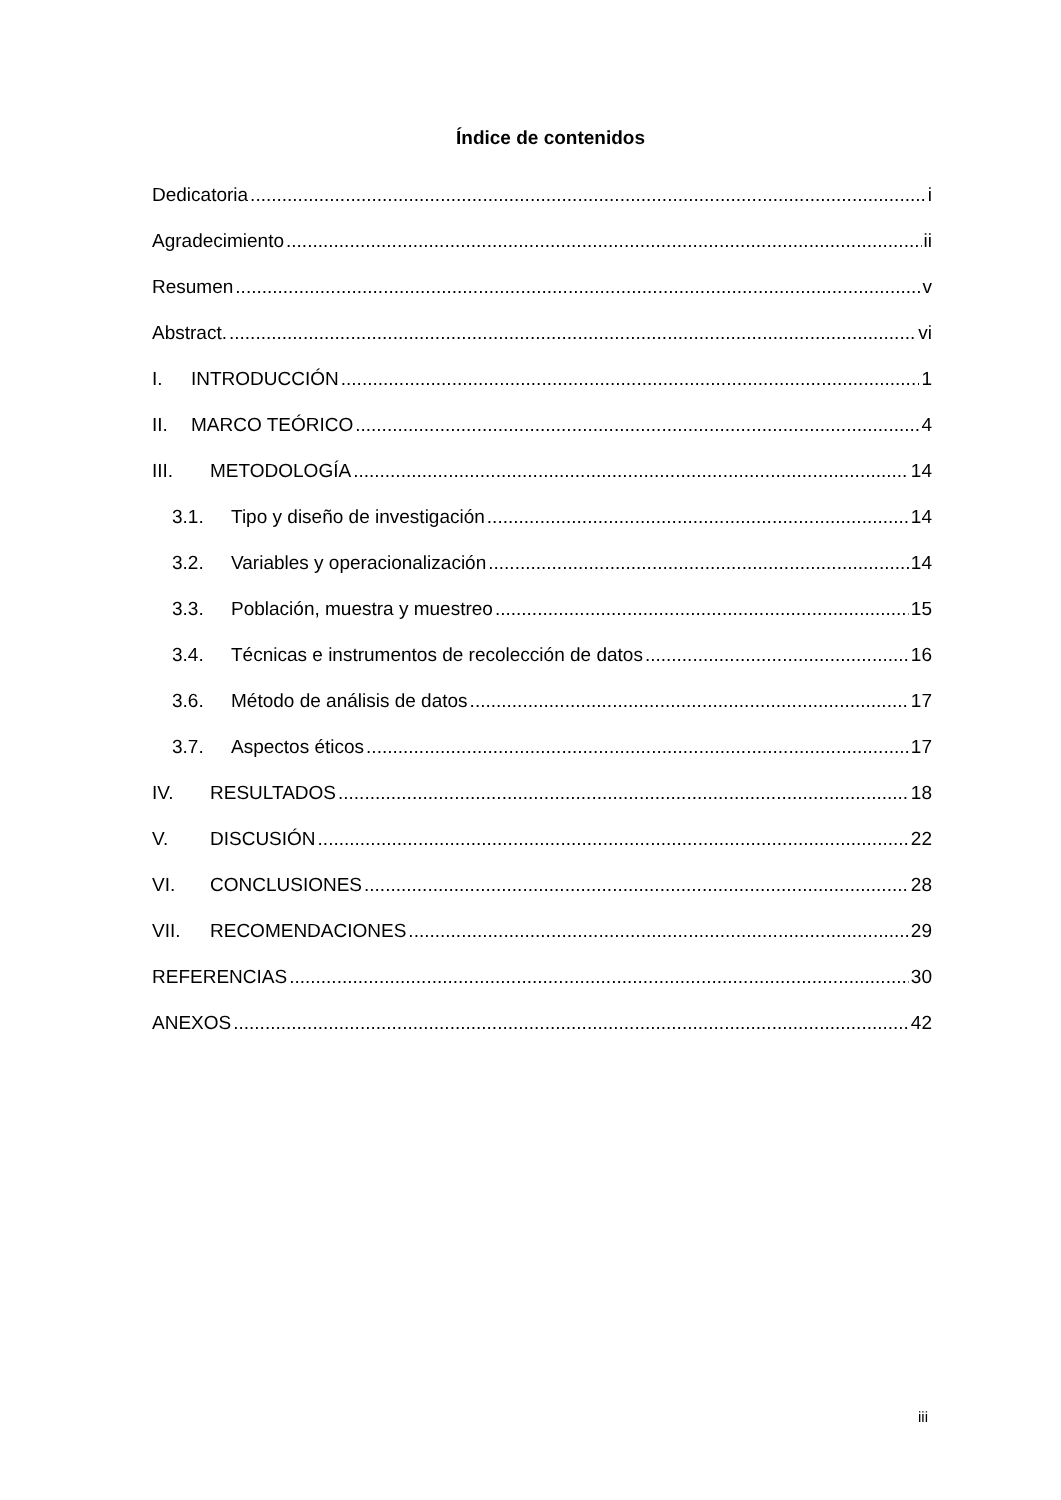Índice de contenidos
Dedicatoria i
Agradecimiento ii
Resumen v
Abstract. vi
I. INTRODUCCIÓN 1
II. MARCO TEÓRICO 4
III. METODOLOGÍA 14
3.1. Tipo y diseño de investigación 14
3.2. Variables y operacionalización 14
3.3. Población, muestra y muestreo 15
3.4. Técnicas e instrumentos de recolección de datos 16
3.6. Método de análisis de datos 17
3.7. Aspectos éticos 17
IV. RESULTADOS 18
V. DISCUSIÓN 22
VI. CONCLUSIONES 28
VII. RECOMENDACIONES 29
REFERENCIAS 30
ANEXOS 42
iii